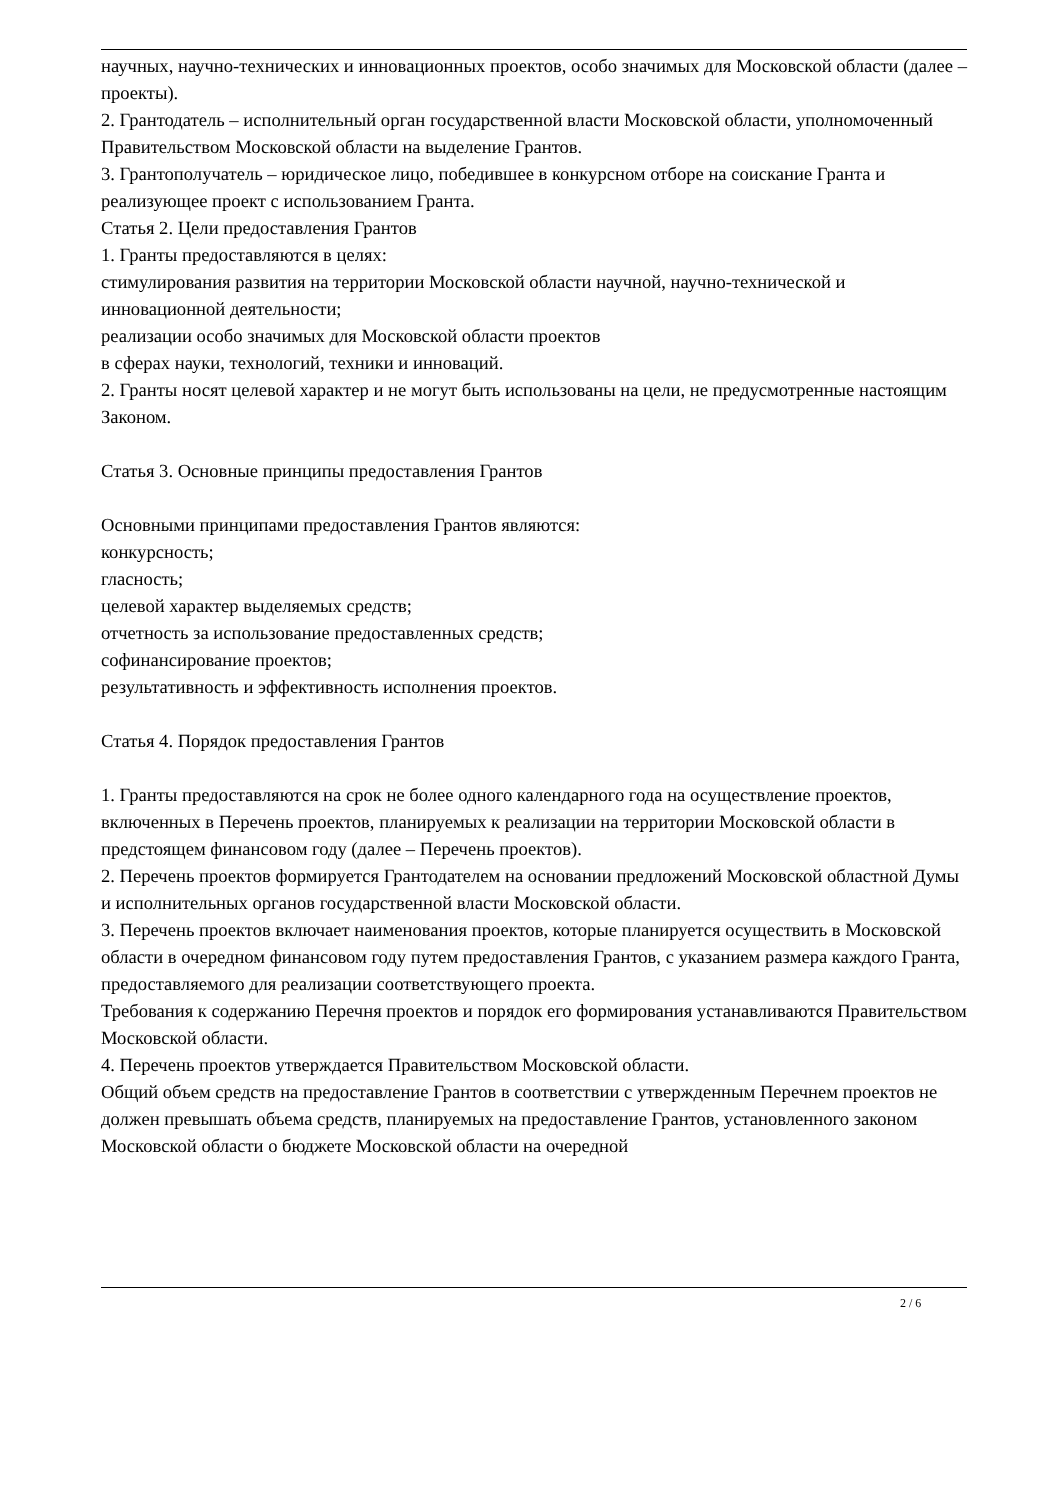научных, научно-технических и инновационных проектов, особо значимых для Московской области (далее – проекты).
2. Грантодатель – исполнительный орган государственной власти Московской области, уполномоченный Правительством Московской области на выделение Грантов.
3. Грантополучатель – юридическое лицо, победившее в конкурсном отборе на соискание Гранта и реализующее проект с использованием Гранта.
Статья 2. Цели предоставления Грантов
1. Гранты предоставляются в целях:
стимулирования развития на территории Московской области научной, научно-технической и инновационной деятельности;
реализации особо значимых для Московской области проектов
в сферах науки, технологий, техники и инноваций.
2. Гранты носят целевой характер и не могут быть использованы на цели, не предусмотренные настоящим Законом.
Статья 3. Основные принципы предоставления Грантов
Основными принципами предоставления Грантов являются:
конкурсность;
гласность;
целевой характер выделяемых средств;
отчетность за использование предоставленных средств;
софинансирование проектов;
результативность и эффективность исполнения проектов.
Статья 4. Порядок предоставления Грантов
1. Гранты предоставляются на срок не более одного календарного года на осуществление проектов, включенных в Перечень проектов, планируемых к реализации на территории Московской области в предстоящем финансовом году (далее – Перечень проектов).
2. Перечень проектов формируется Грантодателем на основании предложений Московской областной Думы и исполнительных органов государственной власти Московской области.
3. Перечень проектов включает наименования проектов, которые планируется осуществить в Московской области в очередном финансовом году путем предоставления Грантов, с указанием размера каждого Гранта, предоставляемого для реализации соответствующего проекта.
Требования к содержанию Перечня проектов и порядок его формирования устанавливаются Правительством Московской области.
4. Перечень проектов утверждается Правительством Московской области.
Общий объем средств на предоставление Грантов в соответствии с утвержденным Перечнем проектов не должен превышать объема средств, планируемых на предоставление Грантов, установленного законом Московской области о бюджете Московской области на очередной
2 / 6